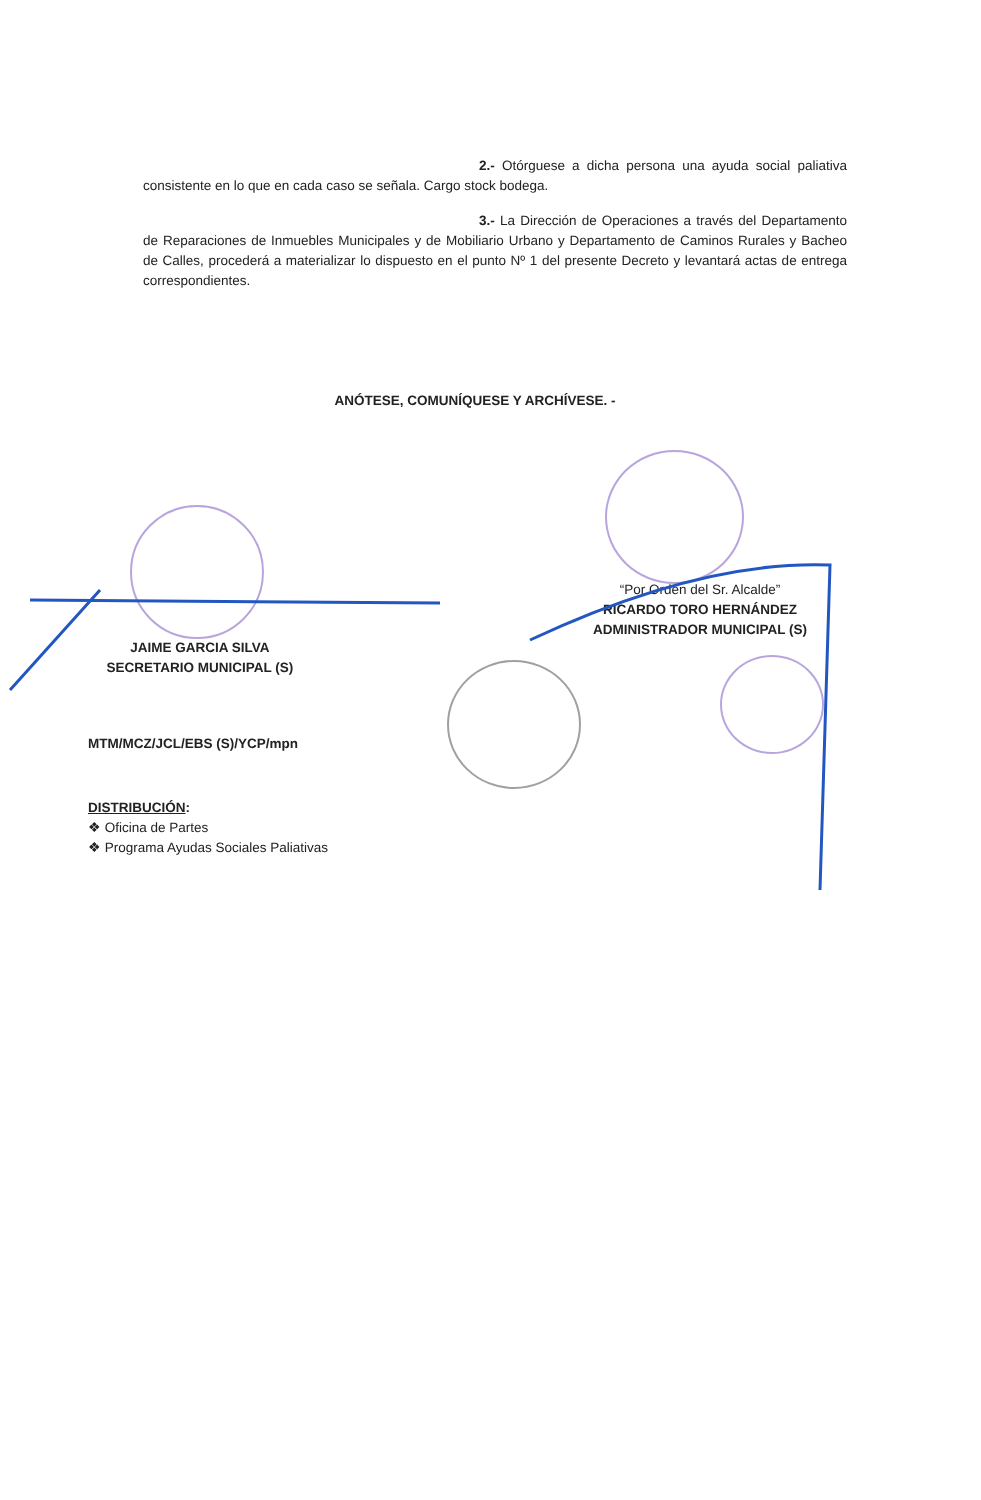2.- Otórguese a dicha persona una ayuda social paliativa consistente en lo que en cada caso se señala. Cargo stock bodega.
3.- La Dirección de Operaciones a través del Departamento de Reparaciones de Inmuebles Municipales y de Mobiliario Urbano y Departamento de Caminos Rurales y Bacheo de Calles, procederá a materializar lo dispuesto en el punto Nº 1 del presente Decreto y levantará actas de entrega correspondientes.
ANÓTESE, COMUNÍQUESE Y ARCHÍVESE. -
“Por Orden del Sr. Alcalde”
RICARDO TORO HERNÁNDEZ
ADMINISTRADOR MUNICIPAL (S)
JAIME GARCIA SILVA
SECRETARIO MUNICIPAL (S)
MTM/MCZ/JCL/EBS (S)/YCP/mpn
DISTRIBUCIÓN:
❖ Oficina de Partes
❖ Programa Ayudas Sociales Paliativas